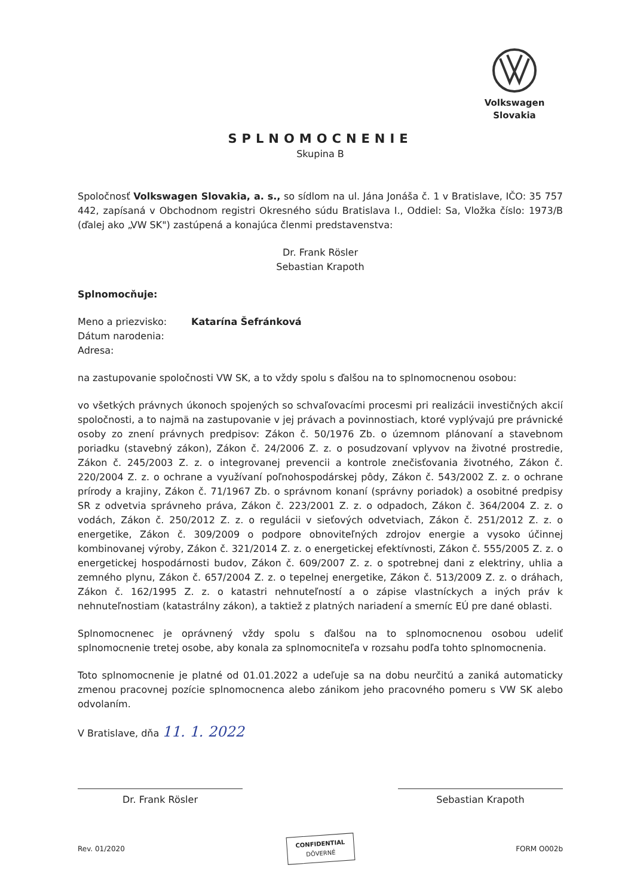Volkswagen
Slovakia
SPLNOMOCNENIE
Skupina B
Spoločnosť Volkswagen Slovakia, a. s., so sídlom na ul. Jána Jonáša č. 1 v Bratislave, IČO: 35 757 442, zapísaná v Obchodnom registri Okresného súdu Bratislava I., Oddiel: Sa, Vložka číslo: 1973/B (ďalej ako „VW SK") zastúpená a konajúca členmi predstavenstva:
Dr. Frank Rösler
Sebastian Krapoth
Splnomocňuje:
Meno a priezvisko: Katarína Šefránková
Dátum narodenia:
Adresa:
na zastupovanie spoločnosti VW SK, a to vždy spolu s ďalšou na to splnomocnenou osobou:
vo všetkých právnych úkonoch spojených so schvaľovacími procesmi pri realizácii investičných akcií spoločnosti, a to najmä na zastupovanie v jej právach a povinnostiach, ktoré vyplývajú pre právnické osoby zo znení právnych predpisov: Zákon č. 50/1976 Zb. o územnom plánovaní a stavebnom poriadku (stavebný zákon), Zákon č. 24/2006 Z. z. o posudzovaní vplyvov na životné prostredie, Zákon č. 245/2003 Z. z. o integrovanej prevencii a kontrole znečisťovania životného, Zákon č. 220/2004 Z. z. o ochrane a využívaní poľnohospodárskej pôdy, Zákon č. 543/2002 Z. z. o ochrane prírody a krajiny, Zákon č. 71/1967 Zb. o správnom konaní (správny poriadok) a osobitné predpisy SR z odvetvia správneho práva, Zákon č. 223/2001 Z. z. o odpadoch, Zákon č. 364/2004 Z. z. o vodách, Zákon č. 250/2012 Z. z. o regulácii v sieťových odvetviach, Zákon č. 251/2012 Z. z. o energetike, Zákon č. 309/2009 o podpore obnoviteľných zdrojov energie a vysoko účinnej kombinovanej výroby, Zákon č. 321/2014 Z. z. o energetickej efektívnosti, Zákon č. 555/2005 Z. z. o energetickej hospodárnosti budov, Zákon č. 609/2007 Z. z. o spotrebnej dani z elektriny, uhlia a zemného plynu, Zákon č. 657/2004 Z. z. o tepelnej energetike, Zákon č. 513/2009 Z. z. o dráhach, Zákon č. 162/1995 Z. z. o katastri nehnuteľností a o zápise vlastníckych a iných práv k nehnuteľnostiam (katastrálny zákon), a taktiež z platných nariadení a smerníc EÚ pre dané oblasti.
Splnomocnenec je oprávnený vždy spolu s ďalšou na to splnomocnenou osobou udeliť splnomocnenie tretej osobe, aby konala za splnomocniteľa v rozsahu podľa tohto splnomocnenia.
Toto splnomocnenie je platné od 01.01.2022 a udeľuje sa na dobu neurčitú a zaniká automaticky zmenou pracovnej pozície splnomocnenca alebo zánikom jeho pracovného pomeru s VW SK alebo odvolaním.
V Bratislave, dňa 11. 1. 2022
Dr. Frank Rösler Sebastian Krapoth
Rev. 01/2020
CONFIDENTIAL
DÔVERNÉ
FORM O002b